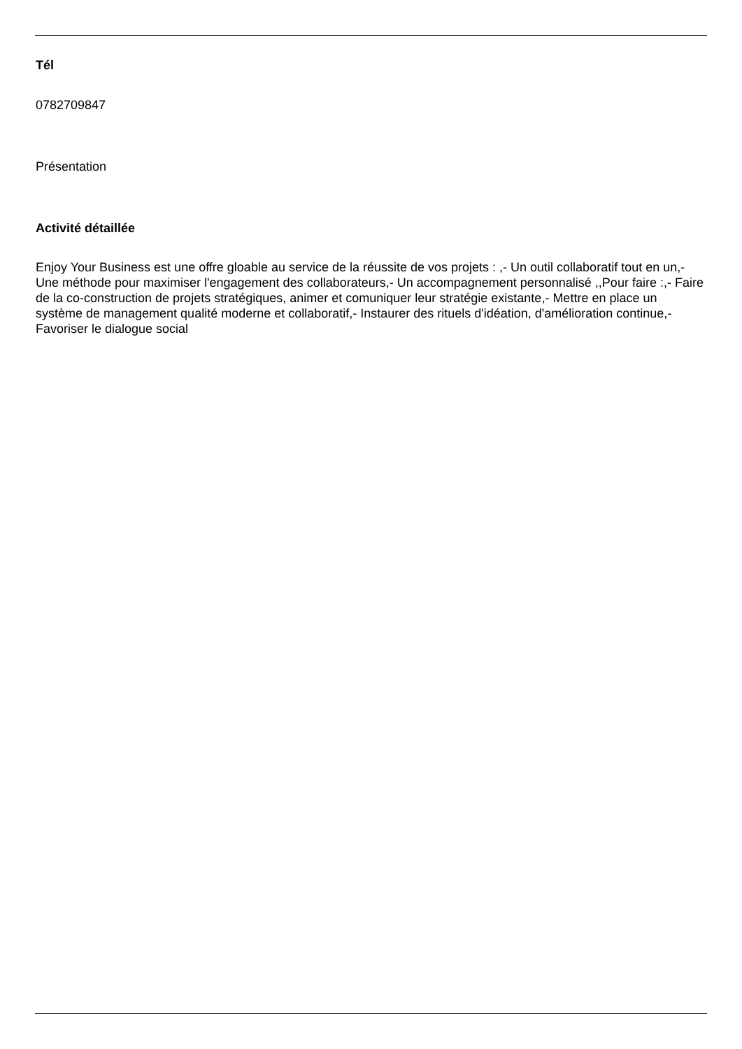Tél
0782709847
Présentation
Activité détaillée
Enjoy Your Business est une offre gloable au service de la réussite de vos projets : ,- Un outil collaboratif tout en un,- Une méthode pour maximiser l'engagement des collaborateurs,- Un accompagnement personnalisé ,,Pour faire :,- Faire de la co-construction de projets stratégiques, animer et comuniquer leur stratégie existante,- Mettre en place un système de management qualité moderne et collaboratif,- Instaurer des rituels d'idéation, d'amélioration continue,- Favoriser le dialogue social